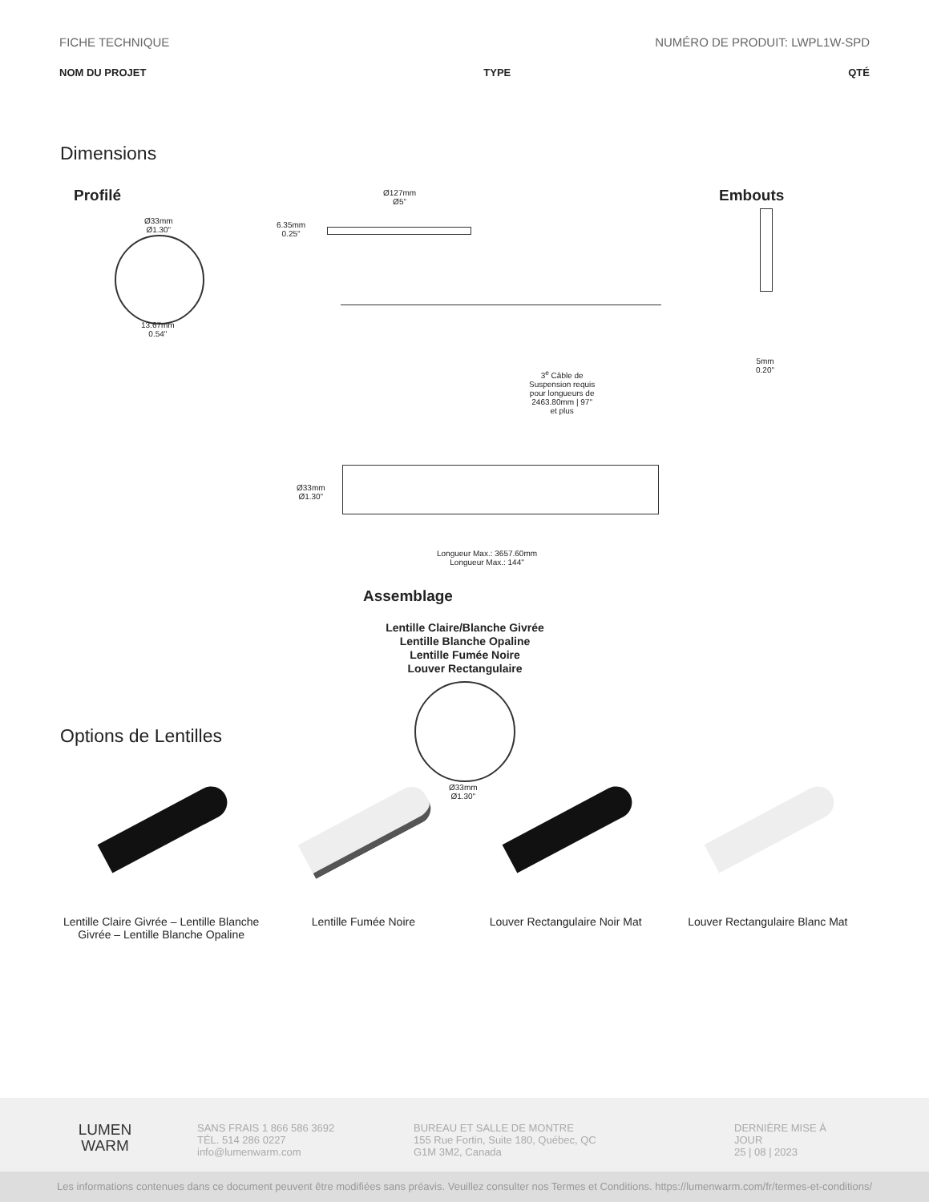FICHE TECHNIQUE NUMÉRO DE PRODUIT: LWPL1W-SPD
NOM DU PROJET TYPE QTÉ
Dimensions
Profilé
Ø33mm
Ø1.30"
13.67mm
0.54"
Ø127mm
Ø5"
6.35mm
0.25"
3<sup>e</sup> Câble de
Suspension requis
pour longueurs de
2463.80mm | 97"
et plus
Ø33mm
Ø1.30"
Longueur Max.: 3657.60mm
Longueur Max.: 144"
Embouts
5mm
0.20"
Assemblage
Lentille Claire/Blanche Givrée
Lentille Blanche Opaline
Lentille Fumée Noire
Louver Rectangulaire
Ø33mm
Ø1.30"
Options de Lentilles
Lentille Claire Givrée – Lentille Blanche Givrée – Lentille Blanche Opaline
Lentille Fumée Noire Louver Rectangulaire Noir Mat Louver Rectangulaire Blanc Mat
LUMEN
WARM
SANS FRAIS 1 866 586 3692
TÉL. 514 286 0227
info@lumenwarm.com
BUREAU ET SALLE DE MONTRE
155 Rue Fortin, Suite 180, Québec, QC
G1M 3M2, Canada
DERNIÈRE MISE À JOUR
25 | 08 | 2023
Les informations contenues dans ce document peuvent être modifiées sans préavis. Veuillez consulter nos Termes et Conditions. https://lumenwarm.com/fr/termes-et-conditions/